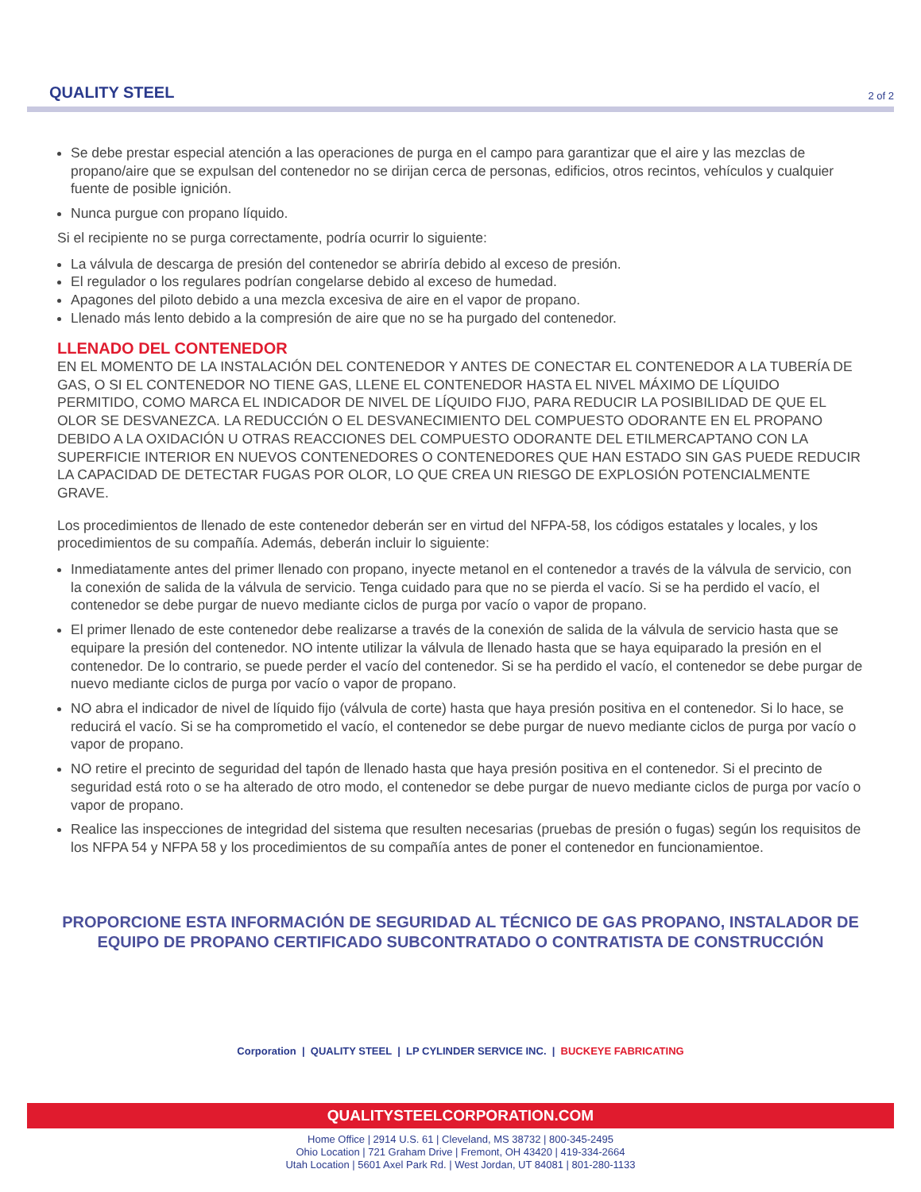QUALITY STEEL
2 of 2
Se debe prestar especial atención a las operaciones de purga en el campo para garantizar que el aire y las mezclas de propano/aire que se expulsan del contenedor no se dirijan cerca de personas, edificios, otros recintos, vehículos y cualquier fuente de posible ignición.
Nunca purgue con propano líquido.
Si el recipiente no se purga correctamente, podría ocurrir lo siguiente:
La válvula de descarga de presión del contenedor se abriría debido al exceso de presión.
El regulador o los regulares podrían congelarse debido al exceso de humedad.
Apagones del piloto debido a una mezcla excesiva de aire en el vapor de propano.
Llenado más lento debido a la compresión de aire que no se ha purgado del contenedor.
LLENADO DEL CONTENEDOR
EN EL MOMENTO DE LA INSTALACIÓN DEL CONTENEDOR Y ANTES DE CONECTAR EL CONTENEDOR A LA TUBERÍA DE GAS, O SI EL CONTENEDOR NO TIENE GAS, LLENE EL CONTENEDOR HASTA EL NIVEL MÁXIMO DE LÍQUIDO PERMITIDO, COMO MARCA EL INDICADOR DE NIVEL DE LÍQUIDO FIJO, PARA REDUCIR LA POSIBILIDAD DE QUE EL OLOR SE DESVANEZCA. LA REDUCCIÓN O EL DESVANECIMIENTO DEL COMPUESTO ODORANTE EN EL PROPANO DEBIDO A LA OXIDACIÓN U OTRAS REACCIONES DEL COMPUESTO ODORANTE DEL ETILMERCAPTANO CON LA SUPERFICIE INTERIOR EN NUEVOS CONTENEDORES O CONTENEDORES QUE HAN ESTADO SIN GAS PUEDE REDUCIR LA CAPACIDAD DE DETECTAR FUGAS POR OLOR, LO QUE CREA UN RIESGO DE EXPLOSIÓN POTENCIALMENTE GRAVE.
Los procedimientos de llenado de este contenedor deberán ser en virtud del NFPA-58, los códigos estatales y locales, y los procedimientos de su compañía. Además, deberán incluir lo siguiente:
Inmediatamente antes del primer llenado con propano, inyecte metanol en el contenedor a través de la válvula de servicio, con la conexión de salida de la válvula de servicio. Tenga cuidado para que no se pierda el vacío. Si se ha perdido el vacío, el contenedor se debe purgar de nuevo mediante ciclos de purga por vacío o vapor de propano.
El primer llenado de este contenedor debe realizarse a través de la conexión de salida de la válvula de servicio hasta que se equipare la presión del contenedor. NO intente utilizar la válvula de llenado hasta que se haya equiparado la presión en el contenedor. De lo contrario, se puede perder el vacío del contenedor. Si se ha perdido el vacío, el contenedor se debe purgar de nuevo mediante ciclos de purga por vacío o vapor de propano.
NO abra el indicador de nivel de líquido fijo (válvula de corte) hasta que haya presión positiva en el contenedor. Si lo hace, se reducirá el vacío. Si se ha comprometido el vacío, el contenedor se debe purgar de nuevo mediante ciclos de purga por vacío o vapor de propano.
NO retire el precinto de seguridad del tapón de llenado hasta que haya presión positiva en el contenedor. Si el precinto de seguridad está roto o se ha alterado de otro modo, el contenedor se debe purgar de nuevo mediante ciclos de purga por vacío o vapor de propano.
Realice las inspecciones de integridad del sistema que resulten necesarias (pruebas de presión o fugas) según los requisitos de los NFPA 54 y NFPA 58 y los procedimientos de su compañía antes de poner el contenedor en funcionamientoe.
PROPORCIONE ESTA INFORMACIÓN DE SEGURIDAD AL TÉCNICO DE GAS PROPANO, INSTALADOR DE EQUIPO DE PROPANO CERTIFICADO SUBCONTRATADO O CONTRATISTA DE CONSTRUCCIÓN
Corporation | QUALITY STEEL | LP CYLINDER SERVICE INC. | BUCKEYE FABRICATING
QUALITYSTEELCORPORATION.COM
Home Office | 2914 U.S. 61 | Cleveland, MS 38732 | 800-345-2495
Ohio Location | 721 Graham Drive | Fremont, OH 43420 | 419-334-2664
Utah Location | 5601 Axel Park Rd. | West Jordan, UT 84081 | 801-280-1133